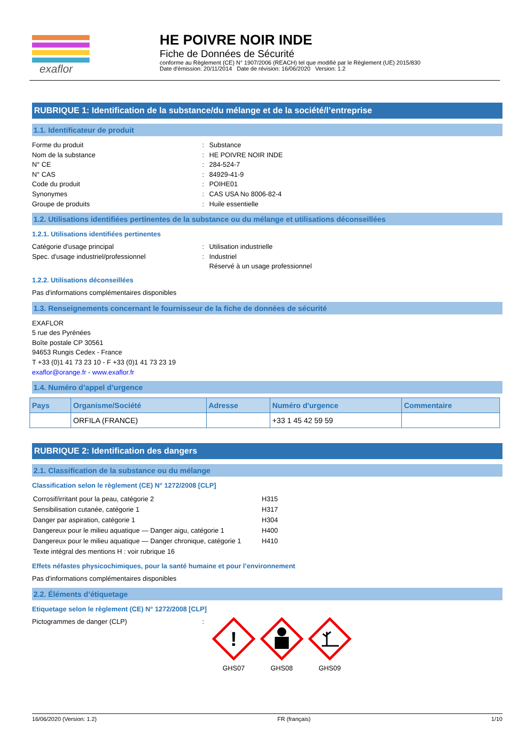exaflor
HE POIVRE NOIR INDE
Fiche de Données de Sécurité
conforme au Règlement (CE) N° 1907/2006 (REACH) tel que modifié par le Règlement (UE) 2015/830
Date d'émission: 20/11/2014 Date de révision: 16/06/2020 Version: 1.2
RUBRIQUE 1: Identification de la substance/du mélange et de la société/l’entreprise
1.1. Identificateur de produit
Forme du produit: Substance
Nom de la substance: HE POIVRE NOIR INDE
N° CE: 284-524-7
N° CAS: 84929-41-9
Code du produit: POIHE01
Synonymes: CAS USA No 8006-82-4
Groupe de produits: Huile essentielle
1.2. Utilisations identifiées pertinentes de la substance ou du mélange et utilisations déconseillées
1.2.1. Utilisations identifiées pertinentes
Catégorie d'usage principal: Utilisation industrielle
Spec. d'usage industriel/professionnel: Industriel
Réservé à un usage professionnel
1.2.2. Utilisations déconseillées
Pas d'informations complémentaires disponibles
1.3. Renseignements concernant le fournisseur de la fiche de données de sécurité
EXAFLOR
5 rue des Pyrénées
Boîte postale CP 30561
94653 Rungis Cedex - France
T +33 (0)1 41 73 23 10 - F +33 (0)1 41 73 23 19
exaflor@orange.fr - www.exaflor.fr
1.4. Numéro d’appel d’urgence
| Pays | Organisme/Société | Adresse | Numéro d'urgence | Commentaire |
| --- | --- | --- | --- | --- |
| | ORFILA (FRANCE) | | +33 1 45 42 59 59 | |
RUBRIQUE 2: Identification des dangers
2.1. Classification de la substance ou du mélange
Classification selon le règlement (CE) N° 1272/2008 [CLP]
| Corrosif/irritant pour la peau, catégorie 2 | H315 |
| Sensibilisation cutanée, catégorie 1 | H317 |
| Danger par aspiration, catégorie 1 | H304 |
| Dangereux pour le milieu aquatique — Danger aigu, catégorie 1 | H400 |
| Dangereux pour le milieu aquatique — Danger chronique, catégorie 1 | H410 |
| Texte intégral des mentions H : voir rubrique 16 | |
Effets néfastes physicochimiques, pour la santé humaine et pour l’environnement
Pas d'informations complémentaires disponibles
2.2. Éléments d’étiquetage
Etiquetage selon le règlement (CE) N° 1272/2008 [CLP]
Pictogrammes de danger (CLP):
!
GHS07
GHS08
GHS09
16/06/2020 (Version: 1.2) FR (français) 1/10